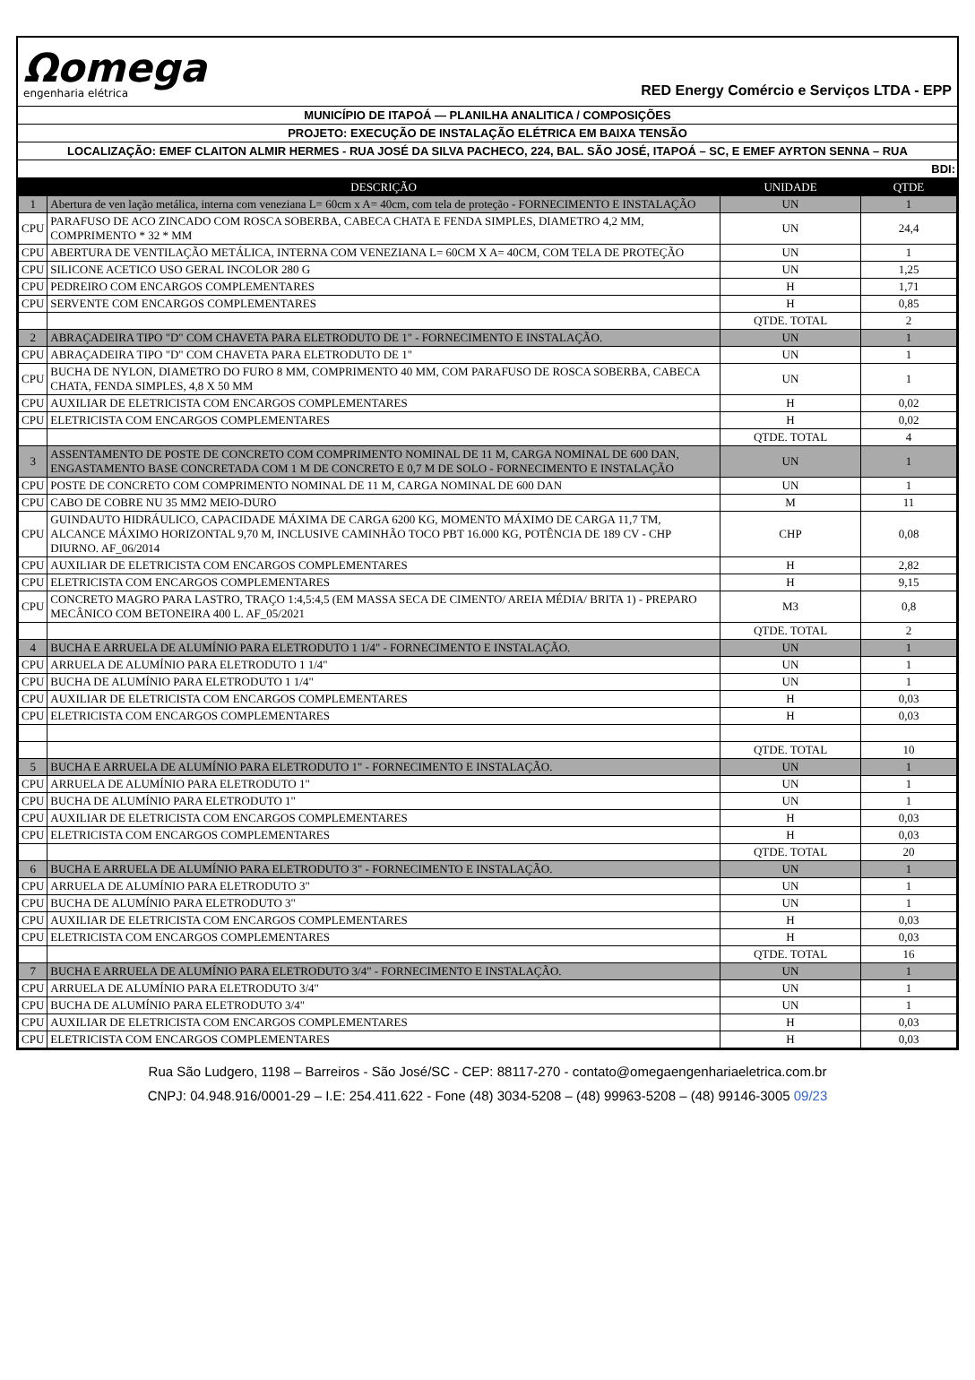Ωomega
engenharia elétrica
RED Energy Comércio e Serviços LTDA - EPP
MUNICÍPIO DE ITAPOÁ — PLANILHA ANALITICA / COMPOSIÇÕES
PROJETO: EXECUÇÃO DE INSTALAÇÃO ELÉTRICA EM BAIXA TENSÃO
LOCALIZAÇÃO: EMEF CLAITON ALMIR HERMES - RUA JOSÉ DA SILVA PACHECO, 224, BAL. SÃO JOSÉ, ITAPOÁ – SC, E EMEF AYRTON SENNA – RUA
BDI:
| | DESCRIÇÃO | UNIDADE | QTDE |
| --- | --- | --- | --- |
| 1 | Abertura de ven lação metálica, interna com veneziana L= 60cm x A= 40cm, com tela de proteção - FORNECIMENTO E INSTALAÇÃO | UN | 1 |
| CPU | PARAFUSO DE ACO ZINCADO COM ROSCA SOBERBA, CABECA CHATA E FENDA SIMPLES, DIAMETRO 4,2 MM, COMPRIMENTO * 32 * MM | UN | 24,4 |
| CPU | ABERTURA DE VENTILAÇÃO METÁLICA, INTERNA COM VENEZIANA L= 60CM X A= 40CM, COM TELA DE PROTEÇÃO | UN | 1 |
| CPU | SILICONE ACETICO USO GERAL INCOLOR 280 G | UN | 1,25 |
| CPU | PEDREIRO COM ENCARGOS COMPLEMENTARES | H | 1,71 |
| CPU | SERVENTE COM ENCARGOS COMPLEMENTARES | H | 0,85 |
| | | QTDE. TOTAL | 2 |
| 2 | ABRAÇADEIRA TIPO "D" COM CHAVETA PARA ELETRODUTO DE 1" - FORNECIMENTO E INSTALAÇÃO. | UN | 1 |
| CPU | ABRAÇADEIRA TIPO "D" COM CHAVETA PARA ELETRODUTO DE 1" | UN | 1 |
| CPU | BUCHA DE NYLON, DIAMETRO DO FURO 8 MM, COMPRIMENTO 40 MM, COM PARAFUSO DE ROSCA SOBERBA, CABECA CHATA, FENDA SIMPLES, 4,8 X 50 MM | UN | 1 |
| CPU | AUXILIAR DE ELETRICISTA COM ENCARGOS COMPLEMENTARES | H | 0,02 |
| CPU | ELETRICISTA COM ENCARGOS COMPLEMENTARES | H | 0,02 |
| | | QTDE. TOTAL | 4 |
| 3 | ASSENTAMENTO DE POSTE DE CONCRETO COM COMPRIMENTO NOMINAL DE 11 M, CARGA NOMINAL DE 600 DAN, ENGASTAMENTO BASE CONCRETADA COM 1 M DE CONCRETO E 0,7 M DE SOLO - FORNECIMENTO E INSTALAÇÃO | UN | 1 |
| CPU | POSTE DE CONCRETO COM COMPRIMENTO NOMINAL DE 11 M, CARGA NOMINAL DE 600 DAN | UN | 1 |
| CPU | CABO DE COBRE NU 35 MM2 MEIO-DURO | M | 11 |
| CPU | GUINDAUTO HIDRÁULICO, CAPACIDADE MÁXIMA DE CARGA 6200 KG, MOMENTO MÁXIMO DE CARGA 11,7 TM, ALCANCE MÁXIMO HORIZONTAL 9,70 M, INCLUSIVE CAMINHÃO TOCO PBT 16.000 KG, POTÊNCIA DE 189 CV - CHP DIURNO. AF_06/2014 | CHP | 0,08 |
| CPU | AUXILIAR DE ELETRICISTA COM ENCARGOS COMPLEMENTARES | H | 2,82 |
| CPU | ELETRICISTA COM ENCARGOS COMPLEMENTARES | H | 9,15 |
| CPU | CONCRETO MAGRO PARA LASTRO, TRAÇO 1:4,5:4,5 (EM MASSA SECA DE CIMENTO/ AREIA MÉDIA/ BRITA 1) - PREPARO MECÂNICO COM BETONEIRA 400 L. AF_05/2021 | M3 | 0,8 |
| | | QTDE. TOTAL | 2 |
| 4 | BUCHA E ARRUELA DE ALUMÍNIO PARA ELETRODUTO 1 1/4" - FORNECIMENTO E INSTALAÇÃO. | UN | 1 |
| CPU | ARRUELA DE ALUMÍNIO PARA ELETRODUTO 1 1/4" | UN | 1 |
| CPU | BUCHA DE ALUMÍNIO PARA ELETRODUTO 1 1/4" | UN | 1 |
| CPU | AUXILIAR DE ELETRICISTA COM ENCARGOS COMPLEMENTARES | H | 0,03 |
| CPU | ELETRICISTA COM ENCARGOS COMPLEMENTARES | H | 0,03 |
| | | QTDE. TOTAL | 10 |
| 5 | BUCHA E ARRUELA DE ALUMÍNIO PARA ELETRODUTO 1" - FORNECIMENTO E INSTALAÇÃO. | UN | 1 |
| CPU | ARRUELA DE ALUMÍNIO PARA ELETRODUTO 1" | UN | 1 |
| CPU | BUCHA DE ALUMÍNIO PARA ELETRODUTO 1" | UN | 1 |
| CPU | AUXILIAR DE ELETRICISTA COM ENCARGOS COMPLEMENTARES | H | 0,03 |
| CPU | ELETRICISTA COM ENCARGOS COMPLEMENTARES | H | 0,03 |
| | | QTDE. TOTAL | 20 |
| 6 | BUCHA E ARRUELA DE ALUMÍNIO PARA ELETRODUTO 3" - FORNECIMENTO E INSTALAÇÃO. | UN | 1 |
| CPU | ARRUELA DE ALUMÍNIO PARA ELETRODUTO 3" | UN | 1 |
| CPU | BUCHA DE ALUMÍNIO PARA ELETRODUTO 3" | UN | 1 |
| CPU | AUXILIAR DE ELETRICISTA COM ENCARGOS COMPLEMENTARES | H | 0,03 |
| CPU | ELETRICISTA COM ENCARGOS COMPLEMENTARES | H | 0,03 |
| | | QTDE. TOTAL | 16 |
| 7 | BUCHA E ARRUELA DE ALUMÍNIO PARA ELETRODUTO 3/4" - FORNECIMENTO E INSTALAÇÃO. | UN | 1 |
| CPU | ARRUELA DE ALUMÍNIO PARA ELETRODUTO 3/4" | UN | 1 |
| CPU | BUCHA DE ALUMÍNIO PARA ELETRODUTO 3/4" | UN | 1 |
| CPU | AUXILIAR DE ELETRICISTA COM ENCARGOS COMPLEMENTARES | H | 0,03 |
| CPU | ELETRICISTA COM ENCARGOS COMPLEMENTARES | H | 0,03 |
Rua São Ludgero, 1198 – Barreiros - São José/SC - CEP: 88117-270 - contato@omegaengenhariaeletrica.com.br
CNPJ: 04.948.916/0001-29 – I.E: 254.411.622 - Fone (48) 3034-5208 – (48) 99963-5208 – (48) 99146-3005 09/23